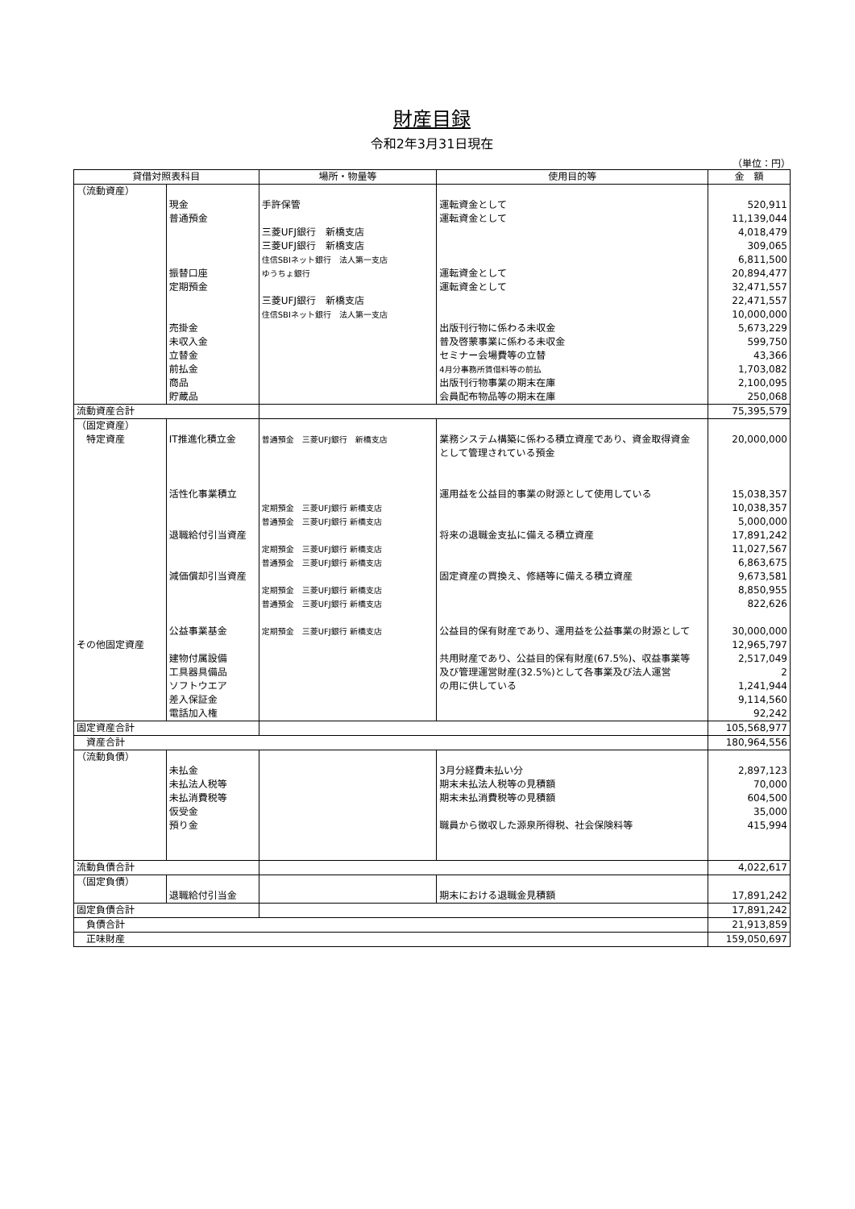財産目録
令和2年3月31日現在
（単位：円）
| 貸借対照表科目 | | 場所・物量等 | 使用目的等 | 金 額 |
| --- | --- | --- | --- | --- |
| （流動資産） | | | | |
| | 現金 | 手許保管 | 運転資金として | 520,911 |
| | 普通預金 | | 運転資金として | 11,139,044 |
| | | 三菱UFJ銀行 新橋支店 | | 4,018,479 |
| | | 三菱UFJ銀行 新橋支店 | | 309,065 |
| | | 住信SBIネット銀行 法人第一支店 | | 6,811,500 |
| | 振替口座 | ゆうちょ銀行 | 運転資金として | 20,894,477 |
| | 定期預金 | | 運転資金として | 32,471,557 |
| | | 三菱UFJ銀行 新橋支店 | | 22,471,557 |
| | | 住信SBIネット銀行 法人第一支店 | | 10,000,000 |
| | 売掛金 | | 出版刊行物に係わる未収金 | 5,673,229 |
| | 未収入金 | | 普及啓蒙事業に係わる未収金 | 599,750 |
| | 立替金 | | セミナー会場費等の立替 | 43,366 |
| | 前払金 | | 4月分事務所賃借料等の前払 | 1,703,082 |
| | 商品 | | 出版刊行物事業の期末在庫 | 2,100,095 |
| | 貯蔵品 | | 会員配布物品等の期末在庫 | 250,068 |
| 流動資産合計 | | | | 75,395,579 |
| （固定資産） | | | | |
| 特定資産 | IT推進化積立金 | 普通預金 三菱UFJ銀行 新橋支店 | 業務システム構築に係わる積立資産であり、資金取得資金 | 20,000,000 |
| | | | として管理されている預金 | |
| | 活性化事業積立 | | 運用益を公益目的事業の財源として使用している | 15,038,357 |
| | | 定期預金 三菱UFJ銀行 新橋支店 | | 10,038,357 |
| | | 普通預金 三菱UFJ銀行 新橋支店 | | 5,000,000 |
| | 退職給付引当資産 | | 将来の退職金支払に備える積立資産 | 17,891,242 |
| | | 定期預金 三菱UFJ銀行 新橋支店 | | 11,027,567 |
| | | 普通預金 三菱UFJ銀行 新橋支店 | | 6,863,675 |
| | 減価償却引当資産 | | 固定資産の買換え、修繕等に備える積立資産 | 9,673,581 |
| | | 定期預金 三菱UFJ銀行 新橋支店 | | 8,850,955 |
| | | 普通預金 三菱UFJ銀行 新橋支店 | | 822,626 |
| | 公益事業基金 | 定期預金 三菱UFJ銀行 新橋支店 | 公益目的保有財産であり、運用益を公益事業の財源として | 30,000,000 |
| その他固定資産 | | | | 12,965,797 |
| | 建物付属設備 | | 共用財産であり、公益目的保有財産(67.5%)、収益事業等 | 2,517,049 |
| | 工具器具備品 | | 及び管理運営財産(32.5%)として各事業及び法人運営 | 2 |
| | ソフトウエア | | の用に供している | 1,241,944 |
| | 差入保証金 | | | 9,114,560 |
| | 電話加入権 | | | 92,242 |
| 固定資産合計 | | | | 105,568,977 |
| 資産合計 | | | | 180,964,556 |
| （流動負債） | | | | |
| | 未払金 | | 3月分経費未払い分 | 2,897,123 |
| | 未払法人税等 | | 期末未払法人税等の見積額 | 70,000 |
| | 未払消費税等 | | 期末未払消費税等の見積額 | 604,500 |
| | 仮受金 | | | 35,000 |
| | 預り金 | | 職員から徴収した源泉所得税、社会保険料等 | 415,994 |
| 流動負債合計 | | | | 4,022,617 |
| （固定負債） | | | | |
| | 退職給付引当金 | | 期末における退職金見積額 | 17,891,242 |
| 固定負債合計 | | | | 17,891,242 |
| 負債合計 | | | | 21,913,859 |
| 正味財産 | | | | 159,050,697 |